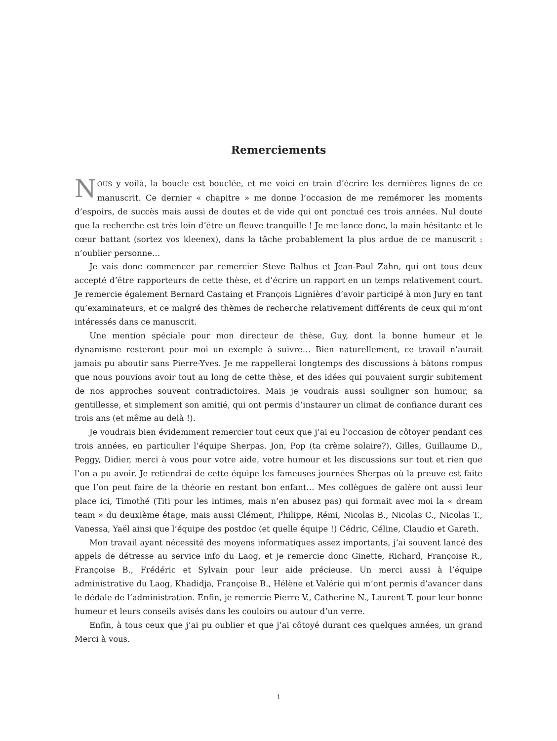Remerciements
NOUS y voilà, la boucle est bouclée, et me voici en train d’écrire les dernières lignes de ce manuscrit. Ce dernier « chapitre » me donne l’occasion de me remémorer les moments d’espoirs, de succès mais aussi de doutes et de vide qui ont ponctué ces trois années. Nul doute que la recherche est très loin d’être un fleuve tranquille ! Je me lance donc, la main hésitante et le cœur battant (sortez vos kleenex), dans la tâche probablement la plus ardue de ce manuscrit : n’oublier personne…
Je vais donc commencer par remercier Steve Balbus et Jean-Paul Zahn, qui ont tous deux accepté d’être rapporteurs de cette thèse, et d’écrire un rapport en un temps relativement court. Je remercie également Bernard Castaing et François Lignières d’avoir participé à mon Jury en tant qu’examinateurs, et ce malgré des thèmes de recherche relativement différents de ceux qui m’ont intéressés dans ce manuscrit.
Une mention spéciale pour mon directeur de thèse, Guy, dont la bonne humeur et le dynamisme resteront pour moi un exemple à suivre… Bien naturellement, ce travail n’aurait jamais pu aboutir sans Pierre-Yves. Je me rappellerai longtemps des discussions à bâtons rompus que nous pouvions avoir tout au long de cette thèse, et des idées qui pouvaient surgir subitement de nos approches souvent contradictoires. Mais je voudrais aussi souligner son humour, sa gentillesse, et simplement son amitié, qui ont permis d’instaurer un climat de confiance durant ces trois ans (et même au delà !).
Je voudrais bien évidemment remercier tout ceux que j’ai eu l’occasion de côtoyer pendant ces trois années, en particulier l’équipe Sherpas. Jon, Pop (ta crème solaire?), Gilles, Guillaume D., Peggy, Didier, merci à vous pour votre aide, votre humour et les discussions sur tout et rien que l’on a pu avoir. Je retiendrai de cette équipe les fameuses journées Sherpas où la preuve est faite que l’on peut faire de la théorie en restant bon enfant… Mes collègues de galère ont aussi leur place ici, Timothé (Titi pour les intimes, mais n’en abusez pas) qui formait avec moi la « dream team » du deuxième étage, mais aussi Clément, Philippe, Rémi, Nicolas B., Nicolas C., Nicolas T., Vanessa, Yaël ainsi que l’équipe des postdoc (et quelle équipe !) Cédric, Céline, Claudio et Gareth.
Mon travail ayant nécessité des moyens informatiques assez importants, j’ai souvent lancé des appels de détresse au service info du Laog, et je remercie donc Ginette, Richard, Françoise R., Françoise B., Frédéric et Sylvain pour leur aide précieuse. Un merci aussi à l’équipe administrative du Laog, Khadidja, Françoise B., Hélène et Valérie qui m’ont permis d’avancer dans le dédale de l’administration. Enfin, je remercie Pierre V., Catherine N., Laurent T. pour leur bonne humeur et leurs conseils avisés dans les couloirs ou autour d’un verre.
Enfin, à tous ceux que j’ai pu oublier et que j’ai côtoyé durant ces quelques années, un grand Merci à vous.
i